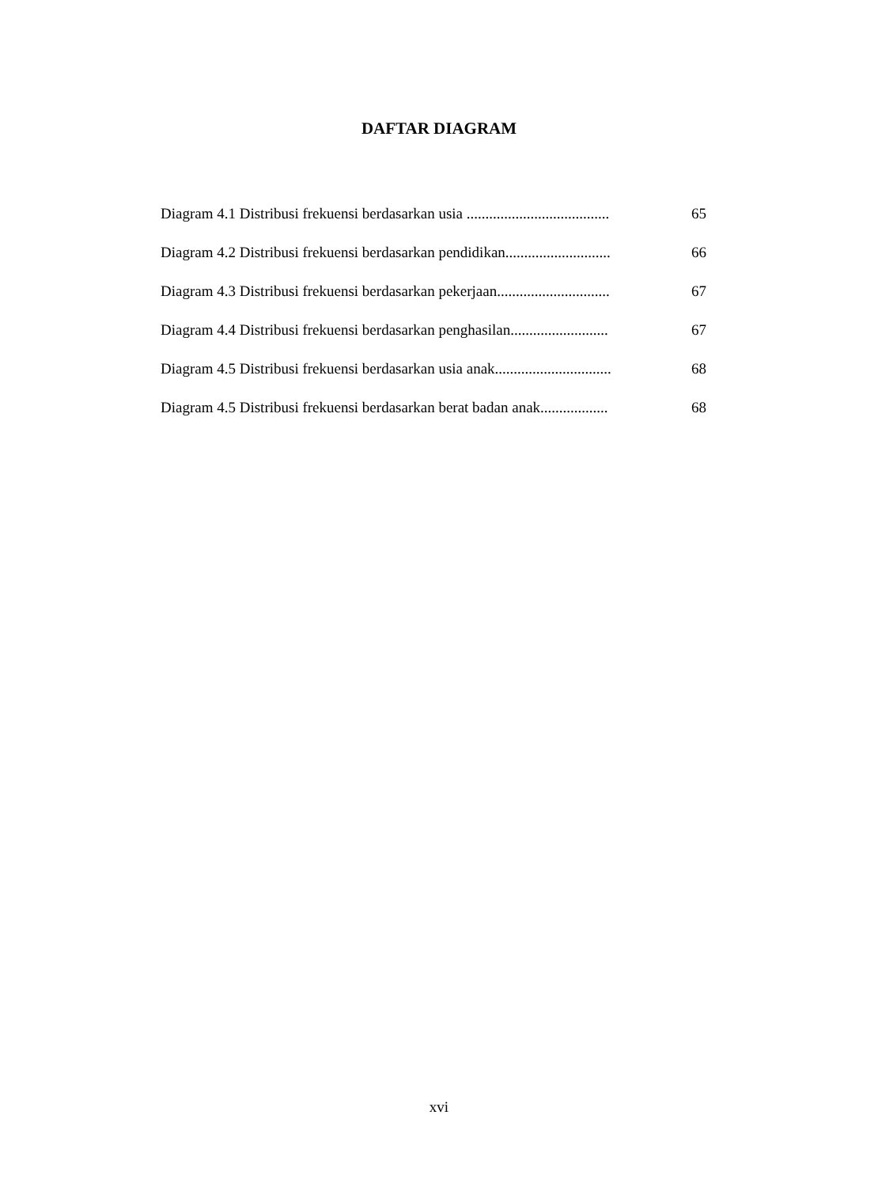DAFTAR DIAGRAM
Diagram 4.1 Distribusi frekuensi berdasarkan usia ...................................... 65
Diagram 4.2 Distribusi frekuensi berdasarkan pendidikan............................ 66
Diagram 4.3 Distribusi frekuensi berdasarkan pekerjaan.............................. 67
Diagram 4.4 Distribusi frekuensi berdasarkan penghasilan.......................... 67
Diagram 4.5 Distribusi frekuensi berdasarkan usia anak............................... 68
Diagram 4.5 Distribusi frekuensi berdasarkan berat badan anak.................. 68
xvi